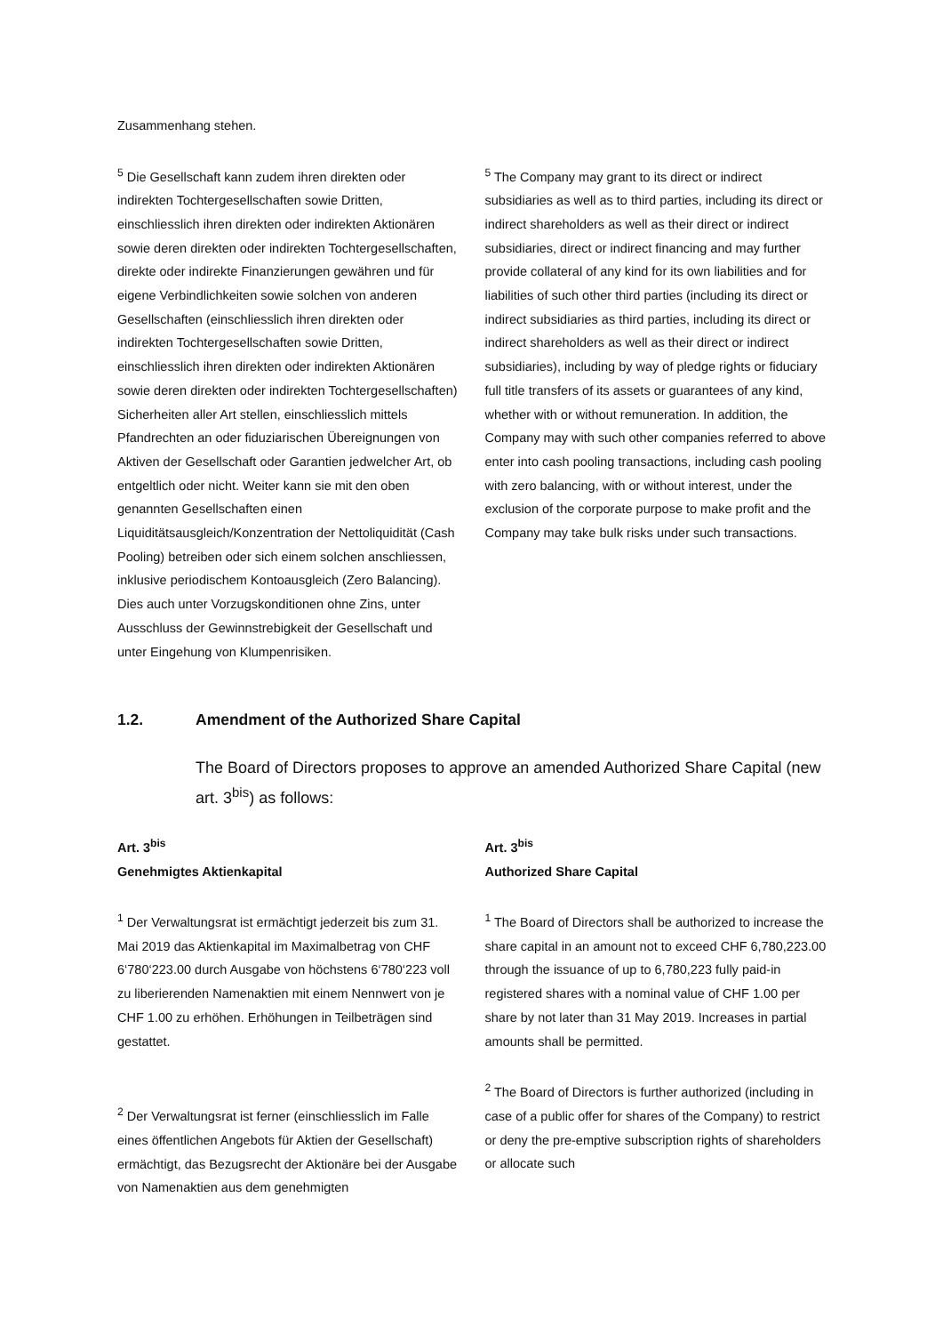Zusammenhang stehen.
<sup>5</sup> Die Gesellschaft kann zudem ihren direkten oder indirekten Tochtergesellschaften sowie Dritten, einschliesslich ihren direkten oder indirekten Aktionären sowie deren direkten oder indirekten Tochtergesellschaften, direkte oder indirekte Finanzierungen gewähren und für eigene Verbindlichkeiten sowie solchen von anderen Gesellschaften (einschliesslich ihren direkten oder indirekten Tochtergesellschaften sowie Dritten, einschliesslich ihren direkten oder indirekten Aktionären sowie deren direkten oder indirekten Tochtergesellschaften) Sicherheiten aller Art stellen, einschliesslich mittels Pfandrechten an oder fiduziarischen Übereignungen von Aktiven der Gesellschaft oder Garantien jedwelcher Art, ob entgeltlich oder nicht. Weiter kann sie mit den oben genannten Gesellschaften einen Liquiditätsausgleich/Konzentration der Nettoliquidität (Cash Pooling) betreiben oder sich einem solchen anschliessen, inklusive periodischem Kontoausgleich (Zero Balancing). Dies auch unter Vorzugskonditionen ohne Zins, unter Ausschluss der Gewinnstrebigkeit der Gesellschaft und unter Eingehung von Klumpenrisiken.
<sup>5</sup> The Company may grant to its direct or indirect subsidiaries as well as to third parties, including its direct or indirect shareholders as well as their direct or indirect subsidiaries, direct or indirect financing and may further provide collateral of any kind for its own liabilities and for liabilities of such other third parties (including its direct or indirect subsidiaries as third parties, including its direct or indirect shareholders as well as their direct or indirect subsidiaries), including by way of pledge rights or fiduciary full title transfers of its assets or guarantees of any kind, whether with or without remuneration. In addition, the Company may with such other companies referred to above enter into cash pooling transactions, including cash pooling with zero balancing, with or without interest, under the exclusion of the corporate purpose to make profit and the Company may take bulk risks under such transactions.
1.2. Amendment of the Authorized Share Capital
The Board of Directors proposes to approve an amended Authorized Share Capital (new art. 3<sup>bis</sup>) as follows:
Art. 3<sup>bis</sup>
Genehmigtes Aktienkapital
<sup>1</sup> Der Verwaltungsrat ist ermächtigt jederzeit bis zum 31. Mai 2019 das Aktienkapital im Maximalbetrag von CHF 6‘780‘223.00 durch Ausgabe von höchstens 6‘780‘223 voll zu liberierenden Namenaktien mit einem Nennwert von je CHF 1.00 zu erhöhen. Erhöhungen in Teilbeträgen sind gestattet.
<sup>2</sup> Der Verwaltungsrat ist ferner (einschliesslich im Falle eines öffentlichen Angebots für Aktien der Gesellschaft) ermächtigt, das Bezugsrecht der Aktionäre bei der Ausgabe von Namenaktien aus dem genehmigten
Art. 3<sup>bis</sup>
Authorized Share Capital
<sup>1</sup> The Board of Directors shall be authorized to increase the share capital in an amount not to exceed CHF 6,780,223.00 through the issuance of up to 6,780,223 fully paid-in registered shares with a nominal value of CHF 1.00 per share by not later than 31 May 2019. Increases in partial amounts shall be permitted.
<sup>2</sup> The Board of Directors is further authorized (including in case of a public offer for shares of the Company) to restrict or deny the pre-emptive subscription rights of shareholders or allocate such